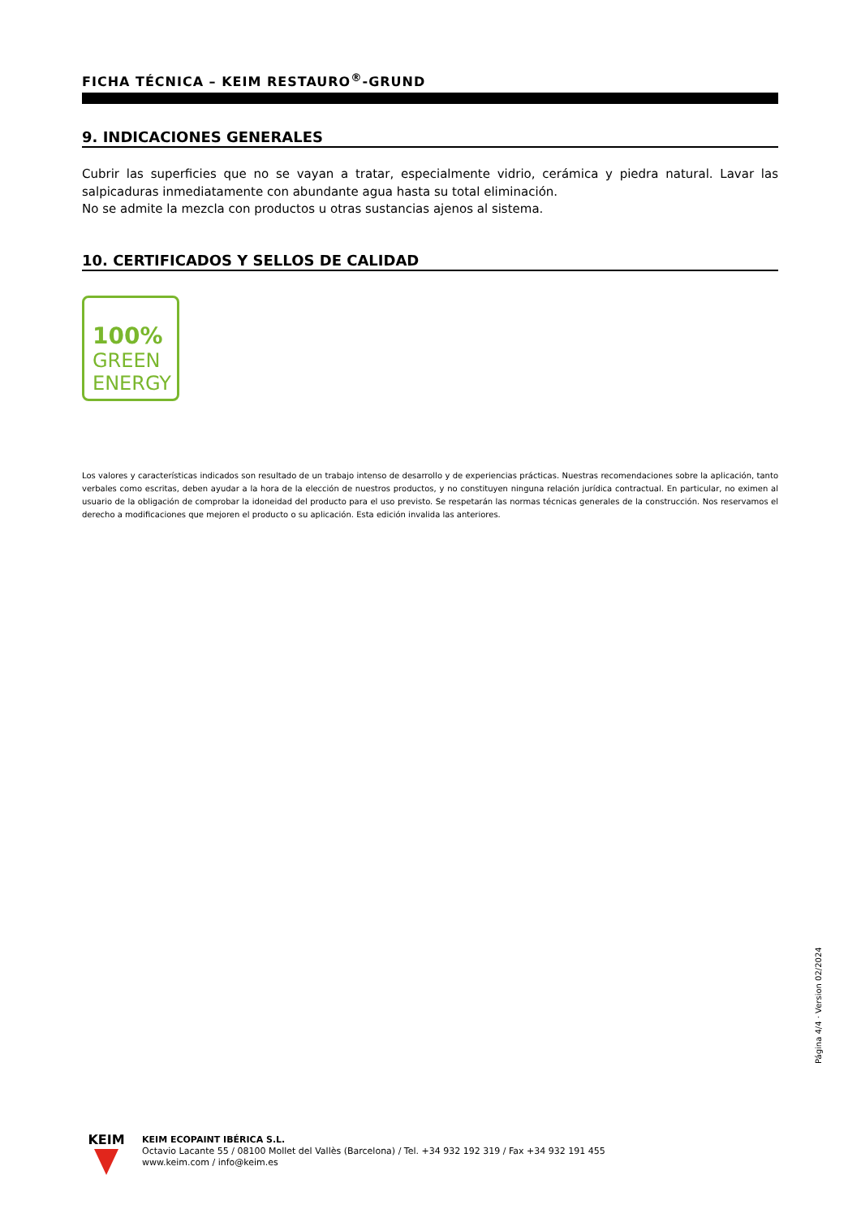FICHA TÉCNICA – KEIM RESTAURO<sup>®</sup>-GRUND
9. INDICACIONES GENERALES
Cubrir las superficies que no se vayan a tratar, especialmente vidrio, cerámica y piedra natural. Lavar las salpicaduras inmediatamente con abundante agua hasta su total eliminación.
No se admite la mezcla con productos u otras sustancias ajenos al sistema.
10. CERTIFICADOS Y SELLOS DE CALIDAD
100%
GREEN
ENERGY
Los valores y características indicados son resultado de un trabajo intenso de desarrollo y de experiencias prácticas. Nuestras recomendaciones sobre la aplicación, tanto verbales como escritas, deben ayudar a la hora de la elección de nuestros productos, y no constituyen ninguna relación jurídica contractual. En particular, no eximen al usuario de la obligación de comprobar la idoneidad del producto para el uso previsto. Se respetarán las normas técnicas generales de la construcción. Nos reservamos el derecho a modificaciones que mejoren el producto o su aplicación. Esta edición invalida las anteriores.
Página 4/4 · Version 02/2024
KEIM
KEIM ECOPAINT IBÉRICA S.L.
Octavio Lacante 55 / 08100 Mollet del Vallès (Barcelona) / Tel. +34 932 192 319 / Fax +34 932 191 455
www.keim.com / info@keim.es